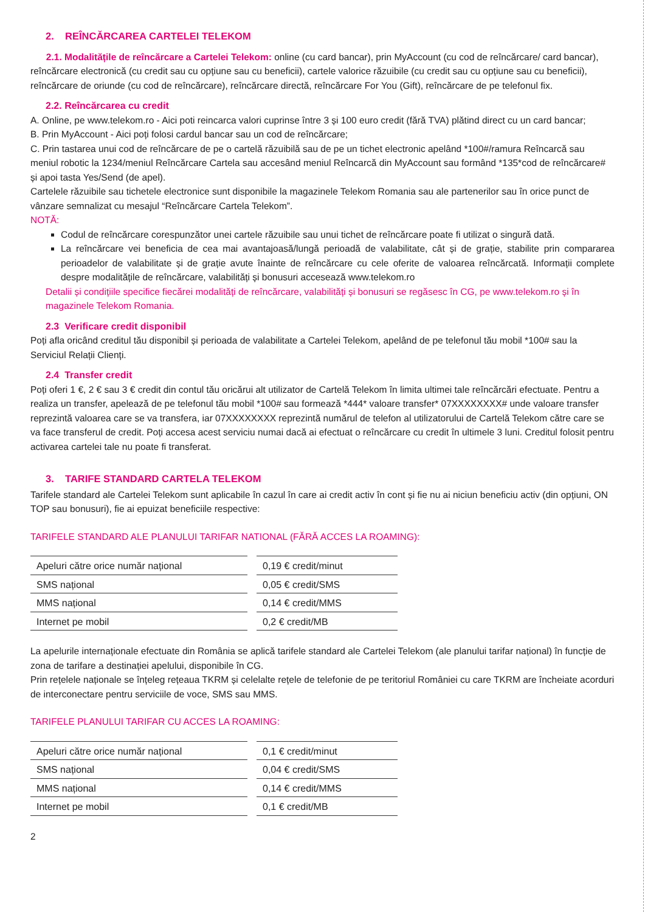2. REÎNCĂRCAREA CARTELEI TELEKOM
2.1. Modalitățile de reîncărcare a Cartelei Telekom: online (cu card bancar), prin MyAccount (cu cod de reîncărcare/ card bancar), reîncărcare electronică (cu credit sau cu opțiune sau cu beneficii), cartele valorice răzuibile (cu credit sau cu opțiune sau cu beneficii), reîncărcare de oriunde (cu cod de reîncărcare), reîncărcare directă, reîncărcare For You (Gift), reîncărcare de pe telefonul fix.
2.2. Reîncărcarea cu credit
A. Online, pe www.telekom.ro - Aici poti reincarca valori cuprinse între 3 și 100 euro credit (fără TVA) plătind direct cu un card bancar;
B. Prin MyAccount - Aici poți folosi cardul bancar sau un cod de reîncărcare;
C. Prin tastarea unui cod de reîncărcare de pe o cartelă răzuibilă sau de pe un tichet electronic apelând *100#/ramura Reîncarcă sau meniul robotic la 1234/meniul Reîncărcare Cartela sau accesând meniul Reîncarcă din MyAccount sau formând *135*cod de reîncărcare# și apoi tasta Yes/Send (de apel).
Cartelele răzuibile sau tichetele electronice sunt disponibile la magazinele Telekom Romania sau ale partenerilor sau în orice punct de vânzare semnalizat cu mesajul “Reîncărcare Cartela Telekom”.
NOTĂ:
Codul de reîncărcare corespunzător unei cartele răzuibile sau unui tichet de reîncărcare poate fi utilizat o singură dată.
La reîncărcare vei beneficia de cea mai avantajoasă/lungă perioadă de valabilitate, cât și de grație, stabilite prin compararea perioadelor de valabilitate și de grație avute înainte de reîncărcare cu cele oferite de valoarea reîncărcată. Informații complete despre modalitățile de reîncărcare, valabilități și bonusuri accesează www.telekom.ro
Detalii și condițiile specifice fiecărei modalități de reîncărcare, valabilități și bonusuri se regăsesc în CG, pe www.telekom.ro și în magazinele Telekom Romania.
2.3 Verificare credit disponibil
Poți afla oricând creditul tău disponibil și perioada de valabilitate a Cartelei Telekom, apelând de pe telefonul tău mobil *100# sau la Serviciul Relații Clienți.
2.4 Transfer credit
Poți oferi 1 €, 2 € sau 3 € credit din contul tău oricărui alt utilizator de Cartelă Telekom în limita ultimei tale reîncărcări efectuate. Pentru a realiza un transfer, apelează de pe telefonul tău mobil *100# sau formează *444* valoare transfer* 07XXXXXXXX# unde valoare transfer reprezintă valoarea care se va transfera, iar 07XXXXXXXX reprezintă numărul de telefon al utilizatorului de Cartelă Telekom către care se va face transferul de credit. Poți accesa acest serviciu numai dacă ai efectuat o reîncărcare cu credit în ultimele 3 luni. Creditul folosit pentru activarea cartelei tale nu poate fi transferat.
3. TARIFE STANDARD CARTELA TELEKOM
Tarifele standard ale Cartelei Telekom sunt aplicabile în cazul în care ai credit activ în cont și fie nu ai niciun beneficiu activ (din opțiuni, ON TOP sau bonusuri), fie ai epuizat beneficiile respective:
TARIFELE STANDARD ALE PLANULUI TARIFAR NATIONAL (FĂRĂ ACCES LA ROAMING):
| Apeluri către orice număr național | 0,19 € credit/minut |
| SMS național | 0,05 € credit/SMS |
| MMS național | 0,14 € credit/MMS |
| Internet pe mobil | 0,2 € credit/MB |
La apelurile internaționale efectuate din România se aplică tarifele standard ale Cartelei Telekom (ale planului tarifar național) în funcție de zona de tarifare a destinației apelului, disponibile în CG.
Prin rețelele naționale se înțeleg rețeaua TKRM și celelalte rețele de telefonie de pe teritoriul României cu care TKRM are încheiate acorduri de interconectare pentru serviciile de voce, SMS sau MMS.
TARIFELE PLANULUI TARIFAR CU ACCES LA ROAMING:
| Apeluri către orice număr național | 0,1 € credit/minut |
| SMS național | 0,04 € credit/SMS |
| MMS național | 0,14 € credit/MMS |
| Internet pe mobil | 0,1 € credit/MB |
2